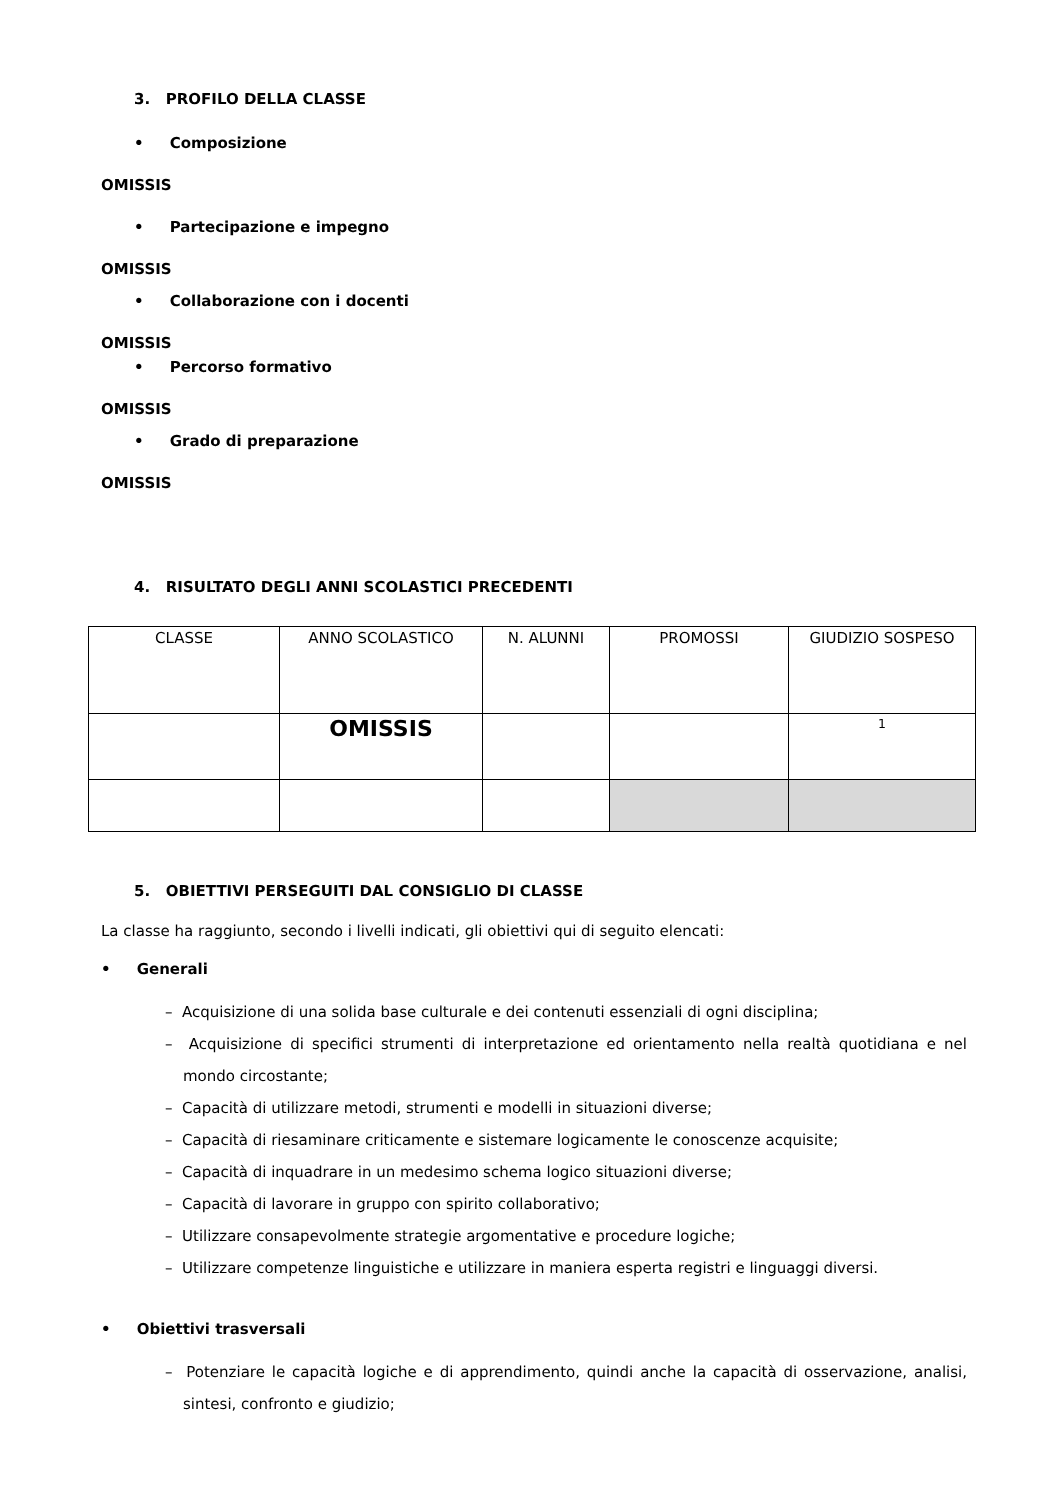3. PROFILO DELLA CLASSE
• Composizione
OMISSIS
• Partecipazione e impegno
OMISSIS
• Collaborazione con i docenti
OMISSIS
• Percorso formativo
OMISSIS
• Grado di preparazione
OMISSIS
4. RISULTATO DEGLI ANNI SCOLASTICI PRECEDENTI
| CLASSE | ANNO SCOLASTICO | N. ALUNNI | PROMOSSI | GIUDIZIO SOSPESO |
| | OMISSIS | | | <sup>1</sup> |
5. OBIETTIVI PERSEGUITI DAL CONSIGLIO DI CLASSE
La classe ha raggiunto, secondo i livelli indicati, gli obiettivi qui di seguito elencati:
• Generali
– Acquisizione di una solida base culturale e dei contenuti essenziali di ogni disciplina;
– Acquisizione di specifici strumenti di interpretazione ed orientamento nella realtà quotidiana e nel mondo circostante;
– Capacità di utilizzare metodi, strumenti e modelli in situazioni diverse;
– Capacità di riesaminare criticamente e sistemare logicamente le conoscenze acquisite;
– Capacità di inquadrare in un medesimo schema logico situazioni diverse;
– Capacità di lavorare in gruppo con spirito collaborativo;
– Utilizzare consapevolmente strategie argomentative e procedure logiche;
– Utilizzare competenze linguistiche e utilizzare in maniera esperta registri e linguaggi diversi.
• Obiettivi trasversali
– Potenziare le capacità logiche e di apprendimento, quindi anche la capacità di osservazione, analisi, sintesi, confronto e giudizio;